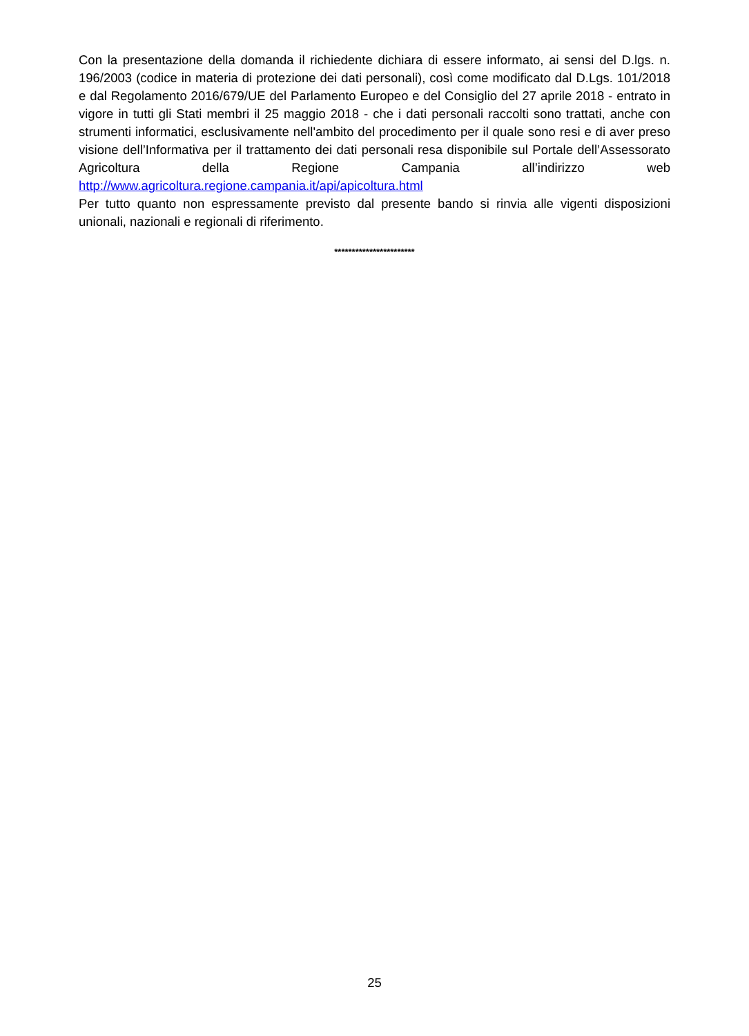Con la presentazione della domanda il richiedente dichiara di essere informato, ai sensi del D.lgs. n. 196/2003 (codice in materia di protezione dei dati personali), così come modificato dal D.Lgs. 101/2018 e dal Regolamento 2016/679/UE del Parlamento Europeo e del Consiglio del 27 aprile 2018 - entrato in vigore in tutti gli Stati membri il 25 maggio 2018 - che i dati personali raccolti sono trattati, anche con strumenti informatici, esclusivamente nell'ambito del procedimento per il quale sono resi e di aver preso visione dell’Informativa per il trattamento dei dati personali resa disponibile sul Portale dell’Assessorato Agricoltura della Regione Campania all’indirizzo web http://www.agricoltura.regione.campania.it/api/apicoltura.html
Per tutto quanto non espressamente previsto dal presente bando si rinvia alle vigenti disposizioni unionali, nazionali e regionali di riferimento.
***********************
25